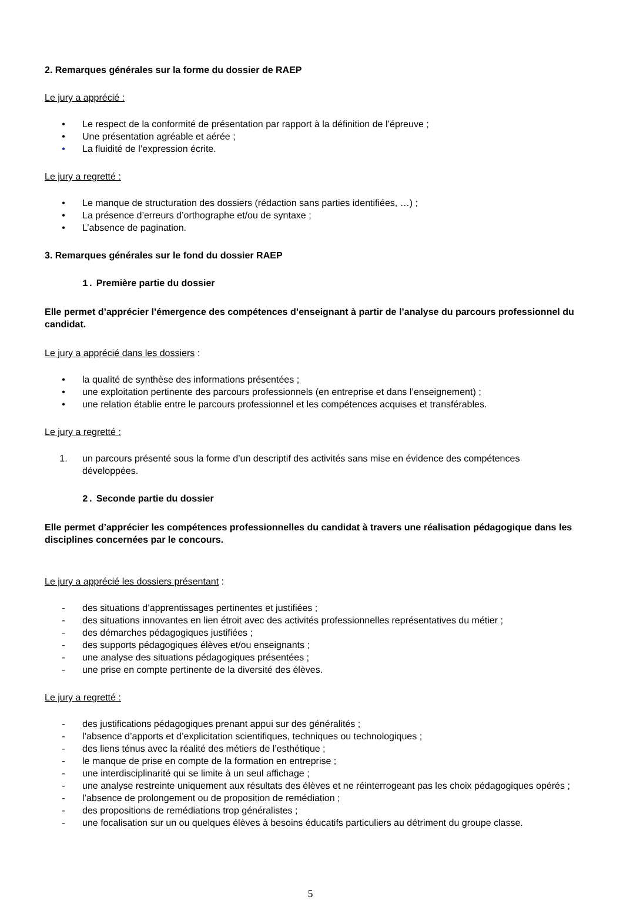2. Remarques générales sur la forme du dossier de RAEP
Le jury a apprécié :
• Le respect de la conformité de présentation par rapport à la définition de l’épreuve ;
• Une présentation agréable et aérée ;
• La fluidité de l’expression écrite.
Le jury a regretté :
• Le manque de structuration des dossiers (rédaction sans parties identifiées, …) ;
• La présence d’erreurs d’orthographe et/ou de syntaxe ;
• L’absence de pagination.
3. Remarques générales sur le fond du dossier RAEP
1. Première partie du dossier
Elle permet d’apprécier l’émergence des compétences d’enseignant à partir de l’analyse du parcours professionnel du candidat.
Le jury a apprécié dans les dossiers :
• la qualité de synthèse des informations présentées ;
• une exploitation pertinente des parcours professionnels (en entreprise et dans l’enseignement) ;
• une relation établie entre le parcours professionnel et les compétences acquises et transférables.
Le jury a regretté :
1. un parcours présenté sous la forme d’un descriptif des activités sans mise en évidence des compétences développées.
2. Seconde partie du dossier
Elle permet d’apprécier les compétences professionnelles du candidat à travers une réalisation pédagogique dans les disciplines concernées par le concours.
Le jury a apprécié les dossiers présentant :
- des situations d’apprentissages pertinentes et justifiées ;
- des situations innovantes en lien étroit avec des activités professionnelles représentatives du métier ;
- des démarches pédagogiques justifiées ;
- des supports pédagogiques élèves et/ou enseignants ;
- une analyse des situations pédagogiques présentées ;
- une prise en compte pertinente de la diversité des élèves.
Le jury a regretté :
- des justifications pédagogiques prenant appui sur des généralités ;
- l’absence d’apports et d’explicitation scientifiques, techniques ou technologiques ;
- des liens ténus avec la réalité des métiers de l’esthétique ;
- le manque de prise en compte de la formation en entreprise ;
- une interdisciplinarité qui se limite à un seul affichage ;
- une analyse restreinte uniquement aux résultats des élèves et ne réinterrogeant pas les choix pédagogiques opérés ;
- l’absence de prolongement ou de proposition de remédiation ;
- des propositions de remédiations trop généralistes ;
- une focalisation sur un ou quelques élèves à besoins éducatifs particuliers au détriment du groupe classe.
5